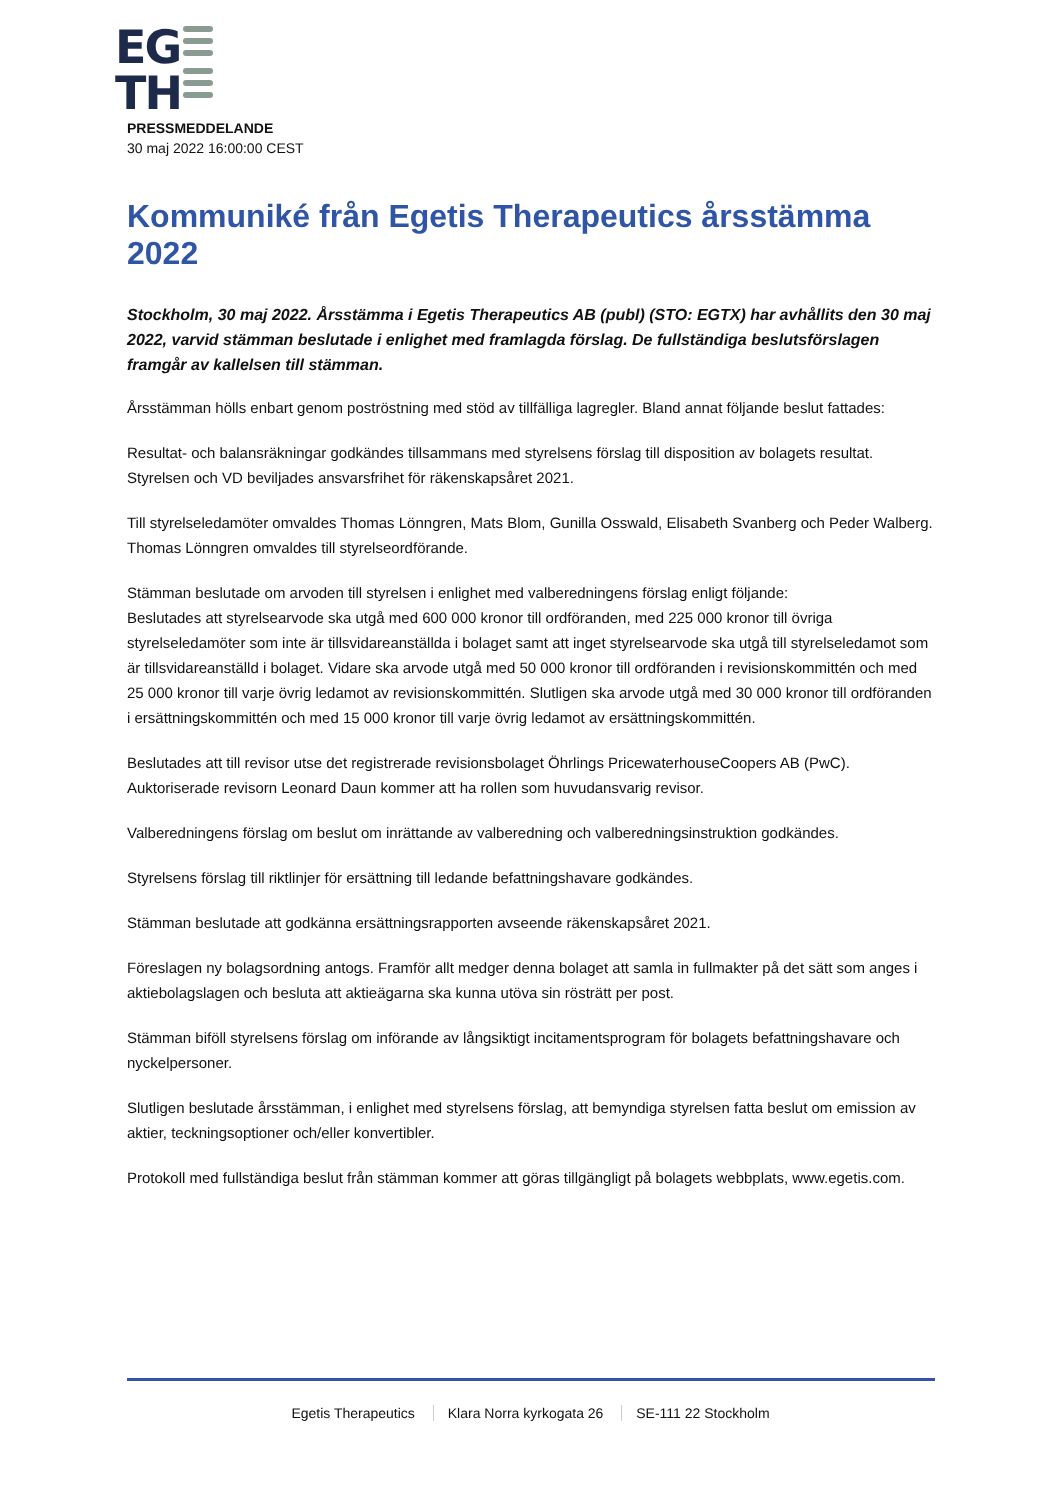EG
TH
PRESSMEDDELANDE
30 maj 2022 16:00:00 CEST
Kommuniké från Egetis Therapeutics årsstämma 2022
Stockholm, 30 maj 2022. Årsstämma i Egetis Therapeutics AB (publ) (STO: EGTX) har avhållits den 30 maj 2022, varvid stämman beslutade i enlighet med framlagda förslag. De fullständiga beslutsförslagen framgår av kallelsen till stämman.
Årsstämman hölls enbart genom poströstning med stöd av tillfälliga lagregler. Bland annat följande beslut fattades:
Resultat- och balansräkningar godkändes tillsammans med styrelsens förslag till disposition av bolagets resultat. Styrelsen och VD beviljades ansvarsfrihet för räkenskapsåret 2021.
Till styrelseledamöter omvaldes Thomas Lönngren, Mats Blom, Gunilla Osswald, Elisabeth Svanberg och Peder Walberg. Thomas Lönngren omvaldes till styrelseordförande.
Stämman beslutade om arvoden till styrelsen i enlighet med valberedningens förslag enligt följande:
Beslutades att styrelsearvode ska utgå med 600 000 kronor till ordföranden, med 225 000 kronor till övriga styrelseledamöter som inte är tillsvidareanställda i bolaget samt att inget styrelsearvode ska utgå till styrelseledamot som är tillsvidareanställd i bolaget. Vidare ska arvode utgå med 50 000 kronor till ordföranden i revisionskommittén och med 25 000 kronor till varje övrig ledamot av revisionskommittén. Slutligen ska arvode utgå med 30 000 kronor till ordföranden i ersättningskommittén och med 15 000 kronor till varje övrig ledamot av ersättningskommittén.
Beslutades att till revisor utse det registrerade revisionsbolaget Öhrlings PricewaterhouseCoopers AB (PwC). Auktoriserade revisorn Leonard Daun kommer att ha rollen som huvudansvarig revisor.
Valberedningens förslag om beslut om inrättande av valberedning och valberedningsinstruktion godkändes.
Styrelsens förslag till riktlinjer för ersättning till ledande befattningshavare godkändes.
Stämman beslutade att godkänna ersättningsrapporten avseende räkenskapsåret 2021.
Föreslagen ny bolagsordning antogs. Framför allt medger denna bolaget att samla in fullmakter på det sätt som anges i aktiebolagslagen och besluta att aktieägarna ska kunna utöva sin rösträtt per post.
Stämman biföll styrelsens förslag om införande av långsiktigt incitamentsprogram för bolagets befattningshavare och nyckelpersoner.
Slutligen beslutade årsstämman, i enlighet med styrelsens förslag, att bemyndiga styrelsen fatta beslut om emission av aktier, teckningsoptioner och/eller konvertibler.
Protokoll med fullständiga beslut från stämman kommer att göras tillgängligt på bolagets webbplats, www.egetis.com.
Egetis Therapeutics Klara Norra kyrkogata 26 SE-111 22 Stockholm